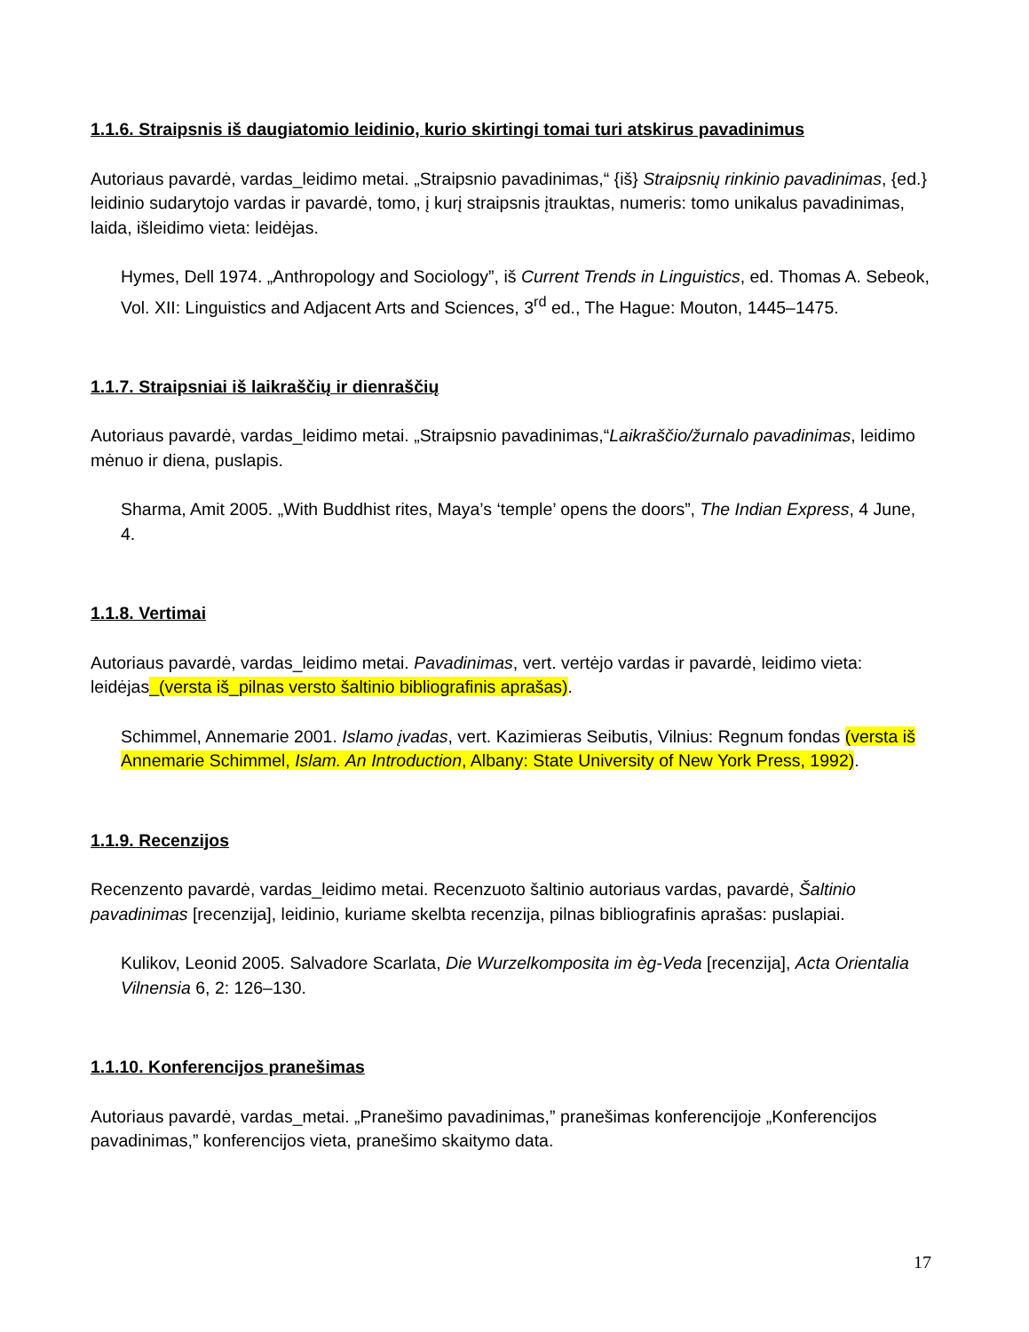1.1.6. Straipsnis iš daugiatomio leidinio, kurio skirtingi tomai turi atskirus pavadinimus
Autoriaus pavardė, vardas_leidimo metai. „Straipsnio pavadinimas,“ {iš} Straipsnių rinkinio pavadinimas, {ed.} leidinio sudarytojo vardas ir pavardė, tomo, į kurį straipsnis įtrauktas, numeris: tomo unikalus pavadinimas, laida, išleidimo vieta: leidėjas.
Hymes, Dell 1974. „Anthropology and Sociology”, iš Current Trends in Linguistics, ed. Thomas A. Sebeok, Vol. XII: Linguistics and Adjacent Arts and Sciences, 3<sup>rd</sup> ed., The Hague: Mouton, 1445–1475.
1.1.7. Straipsniai iš laikraščių ir dienraščių
Autoriaus pavardė, vardas_leidimo metai. „Straipsnio pavadinimas,“Laikraščio/žurnalo pavadinimas, leidimo mėnuo ir diena, puslapis.
Sharma, Amit 2005. „With Buddhist rites, Maya’s ‘temple’ opens the doors”, The Indian Express, 4 June, 4.
1.1.8. Vertimai
Autoriaus pavardė, vardas_leidimo metai. Pavadinimas, vert. vertėjo vardas ir pavardė, leidimo vieta: leidėjas_(versta iš_pilnas versto šaltinio bibliografinis aprašas).
Schimmel, Annemarie 2001. Islamo įvadas, vert. Kazimieras Seibutis, Vilnius: Regnum fondas (versta iš Annemarie Schimmel, Islam. An Introduction, Albany: State University of New York Press, 1992).
1.1.9. Recenzijos
Recenzento pavardė, vardas_leidimo metai. Recenzuoto šaltinio autoriaus vardas, pavardė, Šaltinio pavadinimas [recenzija], leidinio, kuriame skelbta recenzija, pilnas bibliografinis aprašas: puslapiai.
Kulikov, Leonid 2005. Salvadore Scarlata, Die Wurzelkomposita im èg-Veda [recenzija], Acta Orientalia Vilnensia 6, 2: 126–130.
1.1.10. Konferencijos pranešimas
Autoriaus pavardė, vardas_metai. „Pranešimo pavadinimas,” pranešimas konferencijoje „Konferencijos pavadinimas,” konferencijos vieta, pranešimo skaitymo data.
17